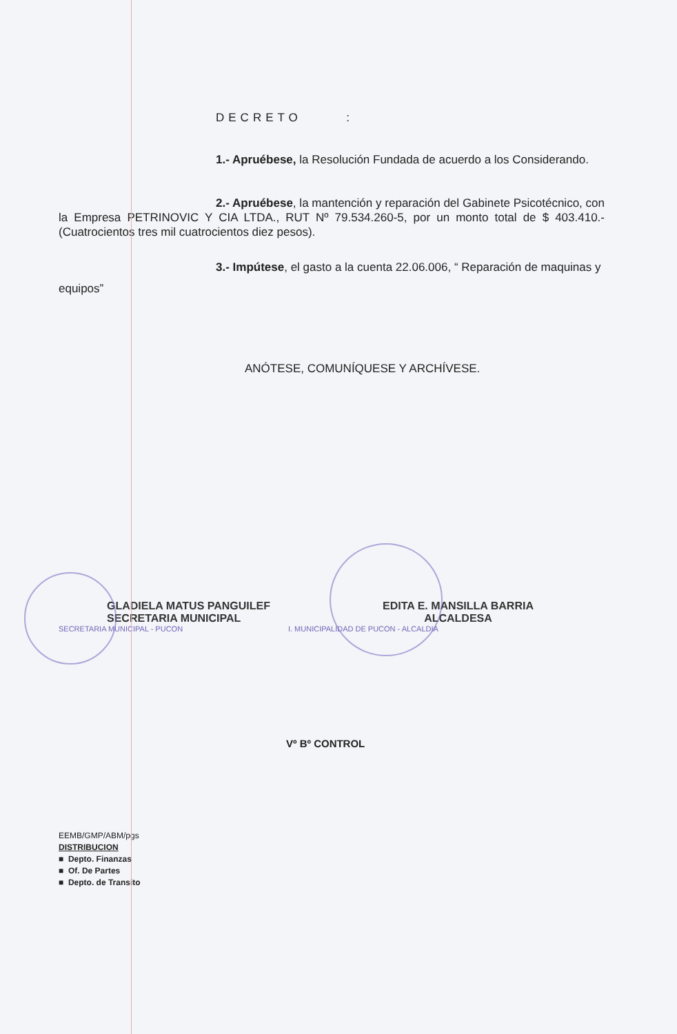DECRETO :
1.- Apruébese, la Resolución Fundada de acuerdo a los Considerando.
2.- Apruébese, la mantención y reparación del Gabinete Psicotécnico, con la Empresa PETRINOVIC Y CIA LTDA., RUT Nº 79.534.260-5, por un monto total de $ 403.410.- (Cuatrocientos tres mil cuatrocientos diez pesos).
3.- Impútese, el gasto a la cuenta 22.06.006, “ Reparación de maquinas y
equipos”
ANÓTESE, COMUNÍQUESE Y ARCHÍVESE.
GLADIELA MATUS PANGUILEF
SECRETARIA MUNICIPAL
EDITA E. MANSILLA BARRIA
ALCALDESA
SECRETARIA MUNICIPAL - PUCON I. MUNICIPALIDAD DE PUCON - ALCALDIA
Vº Bº CONTROL
EEMB/GMP/ABM/pgs
DISTRIBUCION
■ Depto. Finanzas
■ Of. De Partes
■ Depto. de Transito